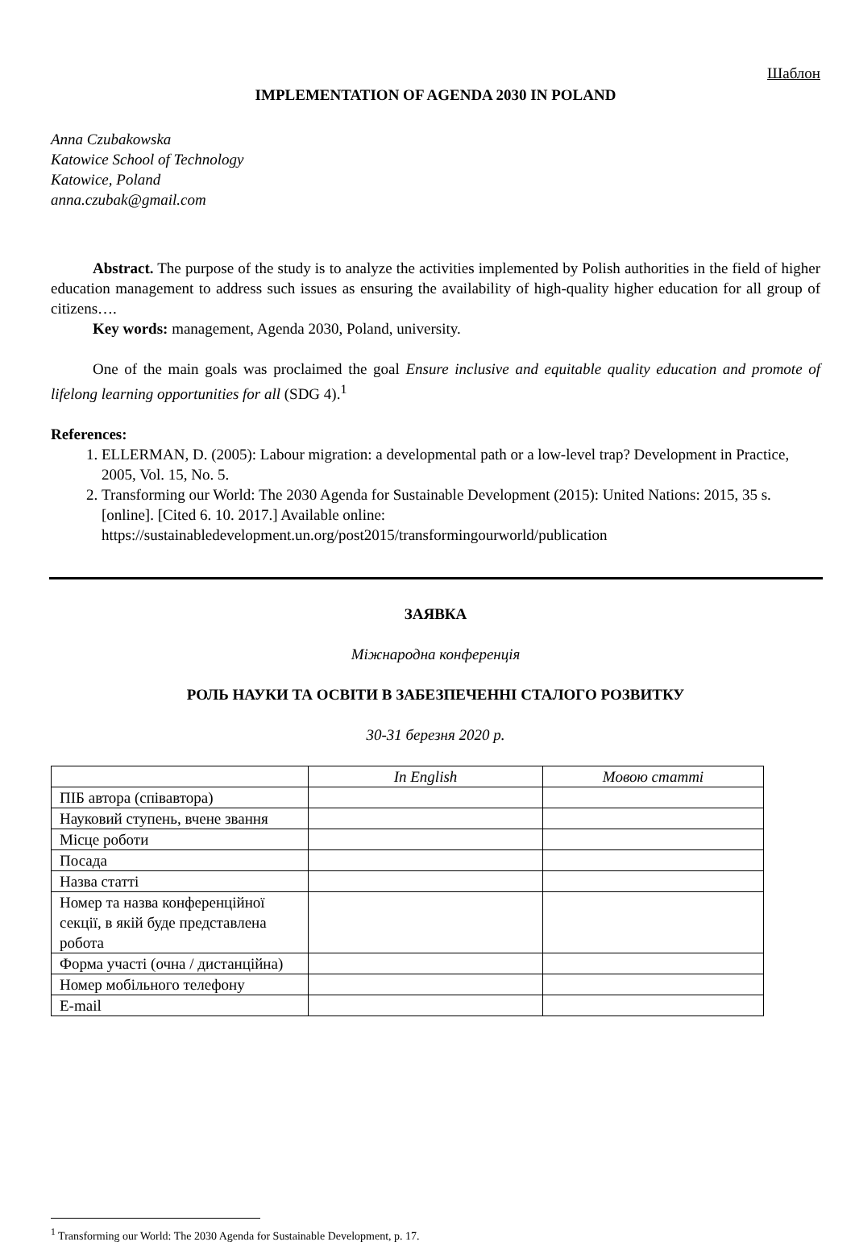Шаблон
IMPLEMENTATION OF AGENDA 2030 IN POLAND
Anna Czubakowska
Katowice School of Technology
Katowice, Poland
anna.czubak@gmail.com
Abstract. The purpose of the study is to analyze the activities implemented by Polish authorities in the field of higher education management to address such issues as ensuring the availability of high-quality higher education for all group of citizens….
Key words: management, Agenda 2030, Poland, university.
One of the main goals was proclaimed the goal Ensure inclusive and equitable quality education and promote of lifelong learning opportunities for all (SDG 4).<sup>1</sup>
References:
1. ELLERMAN, D. (2005): Labour migration: a developmental path or a low-level trap? Development in Practice, 2005, Vol. 15, No. 5.
2. Transforming our World: The 2030 Agenda for Sustainable Development (2015): United Nations: 2015, 35 s. [online]. [Cited 6. 10. 2017.] Available online: https://sustainabledevelopment.un.org/post2015/transformingourworld/publication
ЗАЯВКА
Міжнародна конференція
РОЛЬ НАУКИ ТА ОСВІТИ В ЗАБЕЗПЕЧЕННІ СТАЛОГО РОЗВИТКУ
30-31 березня 2020 р.
| | In English | Мовою статті |
| ПІБ автора (співавтора) | | |
| Науковий ступень, вчене звання | | |
| Місце роботи | | |
| Посада | | |
| Назва статті | | |
| Номер та назва конференційної секції, в якій буде представлена робота | | |
| Форма участі (очна / дистанційна) | | |
| Номер мобільного телефону | | |
| E-mail | | |
<sup>1</sup> Transforming our World: The 2030 Agenda for Sustainable Development, p. 17.